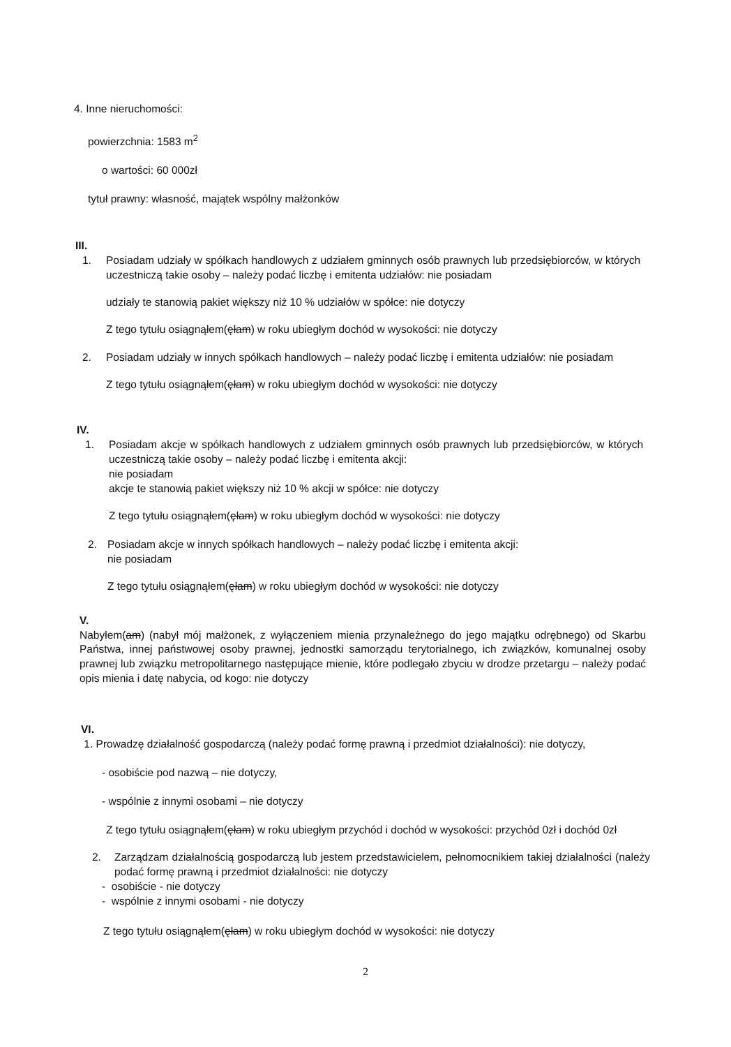4. Inne nieruchomości:
powierzchnia: 1583 m<sup>2</sup>
o wartości: 60 000zł
tytuł prawny: własność, majątek wspólny małżonków
III.
1. Posiadam udziały w spółkach handlowych z udziałem gminnych osób prawnych lub przedsiębiorców, w których uczestniczą takie osoby – należy podać liczbę i emitenta udziałów: nie posiadam
udziały te stanowią pakiet większy niż 10 % udziałów w spółce: nie dotyczy
Z tego tytułu osiągnąłem(ęłam) w roku ubiegłym dochód w wysokości: nie dotyczy
2. Posiadam udziały w innych spółkach handlowych – należy podać liczbę i emitenta udziałów: nie posiadam
Z tego tytułu osiągnąłem(ęłam) w roku ubiegłym dochód w wysokości: nie dotyczy
IV.
1. Posiadam akcje w spółkach handlowych z udziałem gminnych osób prawnych lub przedsiębiorców, w których uczestniczą takie osoby – należy podać liczbę i emitenta akcji:
nie posiadam
akcje te stanowią pakiet większy niż 10 % akcji w spółce: nie dotyczy
Z tego tytułu osiągnąłem(ęłam) w roku ubiegłym dochód w wysokości: nie dotyczy
2. Posiadam akcje w innych spółkach handlowych – należy podać liczbę i emitenta akcji:
nie posiadam
Z tego tytułu osiągnąłem(ęłam) w roku ubiegłym dochód w wysokości: nie dotyczy
V.
Nabyłem(am) (nabył mój małżonek, z wyłączeniem mienia przynależnego do jego majątku odrębnego) od Skarbu Państwa, innej państwowej osoby prawnej, jednostki samorządu terytorialnego, ich związków, komunalnej osoby prawnej lub związku metropolitarnego następujące mienie, które podlegało zbyciu w drodze przetargu – należy podać opis mienia i datę nabycia, od kogo: nie dotyczy
VI.
1. Prowadzę działalność gospodarczą (należy podać formę prawną i przedmiot działalności): nie dotyczy,
- osobiście pod nazwą – nie dotyczy,
- wspólnie z innymi osobami – nie dotyczy
Z tego tytułu osiągnąłem(ęłam) w roku ubiegłym przychód i dochód w wysokości: przychód 0zł i dochód 0zł
2. Zarządzam działalnością gospodarczą lub jestem przedstawicielem, pełnomocnikiem takiej działalności (należy podać formę prawną i przedmiot działalności: nie dotyczy
- osobiście - nie dotyczy
- wspólnie z innymi osobami - nie dotyczy
Z tego tytułu osiągnąłem(ęłam) w roku ubiegłym dochód w wysokości: nie dotyczy
2